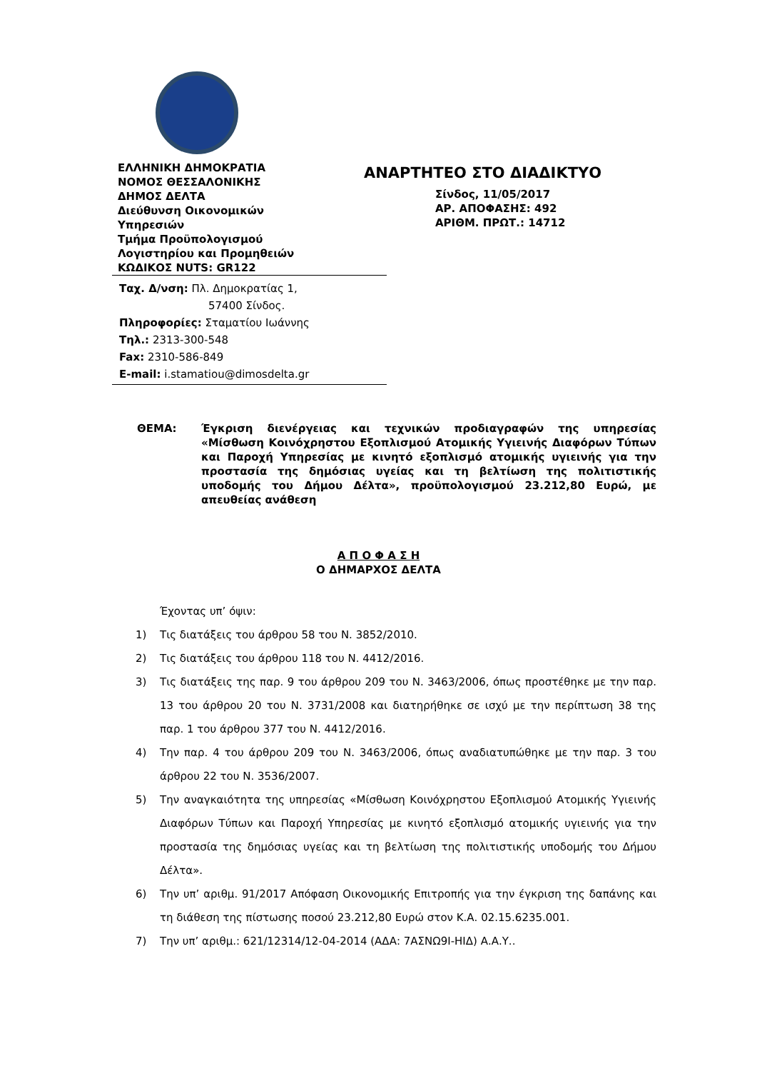ΕΛΛΗΝΙΚΗ ΔΗΜΟΚΡΑΤΙΑ
ΝΟΜΟΣ ΘΕΣΣΑΛΟΝΙΚΗΣ
ΔΗΜΟΣ ΔΕΛΤΑ
Διεύθυνση Οικονομικών
Υπηρεσιών
Τμήμα Προϋπολογισμού
Λογιστηρίου και Προμηθειών
ΚΩΔΙΚΟΣ NUTS: GR122
ΑΝΑΡΤΗΤΕΟ ΣΤΟ ΔΙΑΔΙΚΤΥΟ
Σίνδος, 11/05/2017
ΑΡ. ΑΠΟΦΑΣΗΣ: 492
ΑΡΙΘΜ. ΠΡΩΤ.: 14712
Ταχ. Δ/νση: Πλ. Δημοκρατίας 1,
57400 Σίνδος.
Πληροφορίες: Σταματίου Ιωάννης
Τηλ.: 2313-300-548
Fax: 2310-586-849
E-mail: i.stamatiou@dimosdelta.gr
ΘΕΜΑ: Έγκριση διενέργειας και τεχνικών προδιαγραφών της υπηρεσίας «Μίσθωση Κοινόχρηστου Εξοπλισμού Ατομικής Υγιεινής Διαφόρων Τύπων και Παροχή Υπηρεσίας με κινητό εξοπλισμό ατομικής υγιεινής για την προστασία της δημόσιας υγείας και τη βελτίωση της πολιτιστικής υποδομής του Δήμου Δέλτα», προϋπολογισμού 23.212,80 Ευρώ, με απευθείας ανάθεση
Α Π Ο Φ Α Σ Η
Ο ΔΗΜΑΡΧΟΣ ΔΕΛΤΑ
Έχοντας υπ’ όψιν:
1) Τις διατάξεις του άρθρου 58 του Ν. 3852/2010.
2) Τις διατάξεις του άρθρου 118 του Ν. 4412/2016.
3) Τις διατάξεις της παρ. 9 του άρθρου 209 του Ν. 3463/2006, όπως προστέθηκε με την παρ. 13 του άρθρου 20 του Ν. 3731/2008 και διατηρήθηκε σε ισχύ με την περίπτωση 38 της παρ. 1 του άρθρου 377 του Ν. 4412/2016.
4) Την παρ. 4 του άρθρου 209 του Ν. 3463/2006, όπως αναδιατυπώθηκε με την παρ. 3 του άρθρου 22 του Ν. 3536/2007.
5) Την αναγκαιότητα της υπηρεσίας «Μίσθωση Κοινόχρηστου Εξοπλισμού Ατομικής Υγιεινής Διαφόρων Τύπων και Παροχή Υπηρεσίας με κινητό εξοπλισμό ατομικής υγιεινής για την προστασία της δημόσιας υγείας και τη βελτίωση της πολιτιστικής υποδομής του Δήμου Δέλτα».
6) Την υπ’ αριθμ. 91/2017 Απόφαση Οικονομικής Επιτροπής για την έγκριση της δαπάνης και τη διάθεση της πίστωσης ποσού 23.212,80 Ευρώ στον Κ.Α. 02.15.6235.001.
7) Την υπ’ αριθμ.: 621/12314/12-04-2014 (ΑΔΑ: 7ΑΣΝΩ9Ι-ΗΙΔ) Α.Α.Υ..